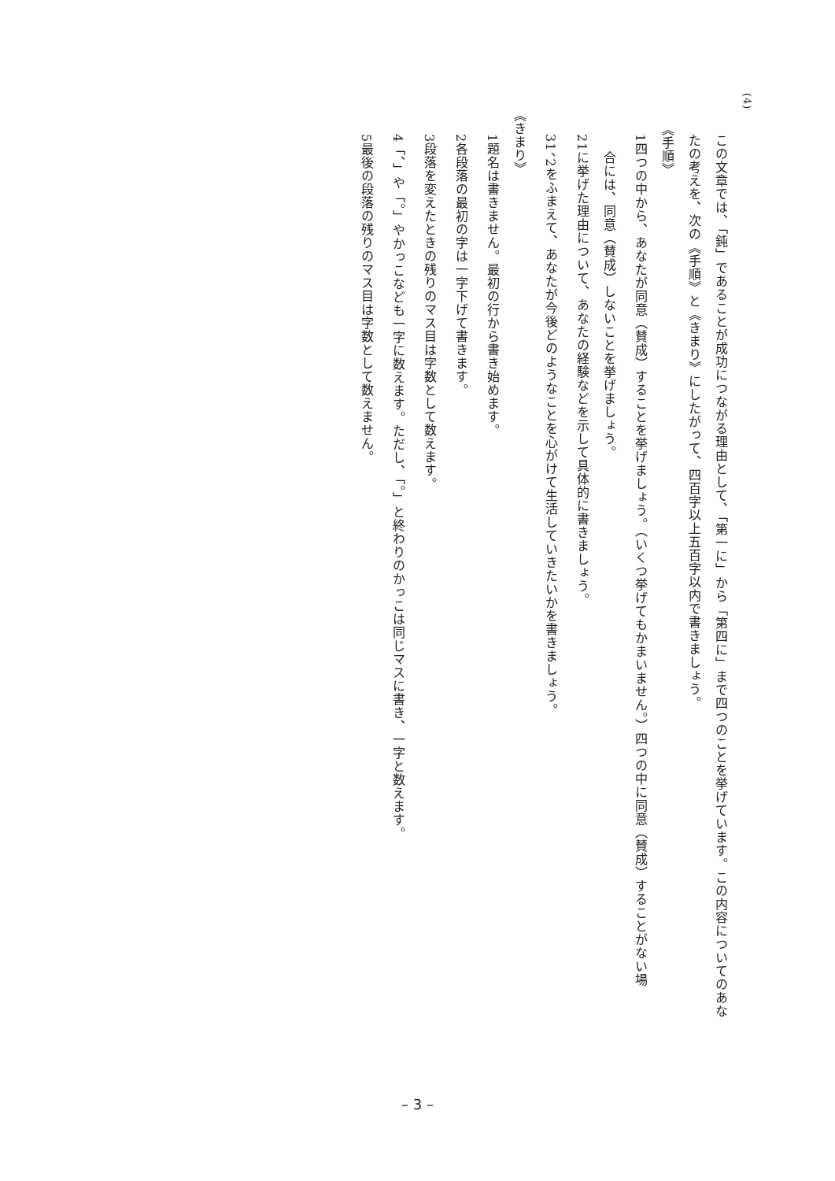(4)
この文章では、「鈍」であることが成功につながる理由として、「第一に」から「第四に」まで四つのことを挙げています。この内容についてのあな
たの考えを、次の《手順》と《きまり》にしたがって、四百字以上五百字以内で書きましょう。
《手順》
1 四つの中から、あなたが同意（賛成）することを挙げましょう。（いくつ挙げてもかまいません。）四つの中に同意（賛成）することがない場
合には、同意（賛成）しないことを挙げましょう。
2 1に挙げた理由について、あなたの経験などを示して具体的に書きましょう。
3 1、2をふまえて、あなたが今後どのようなことを心がけて生活していきたいかを書きましょう。
《きまり》
1 題名は書きません。最初の行から書き始めます。
2 各段落の最初の字は一字下げて書きます。
3 段落を変えたときの残りのマス目は字数として数えます。
4 「、」や「。」やかっこなども一字に数えます。ただし、「。」と終わりのかっこは同じマスに書き、一字と数えます。
5 最後の段落の残りのマス目は字数として数えません。
– 3 –